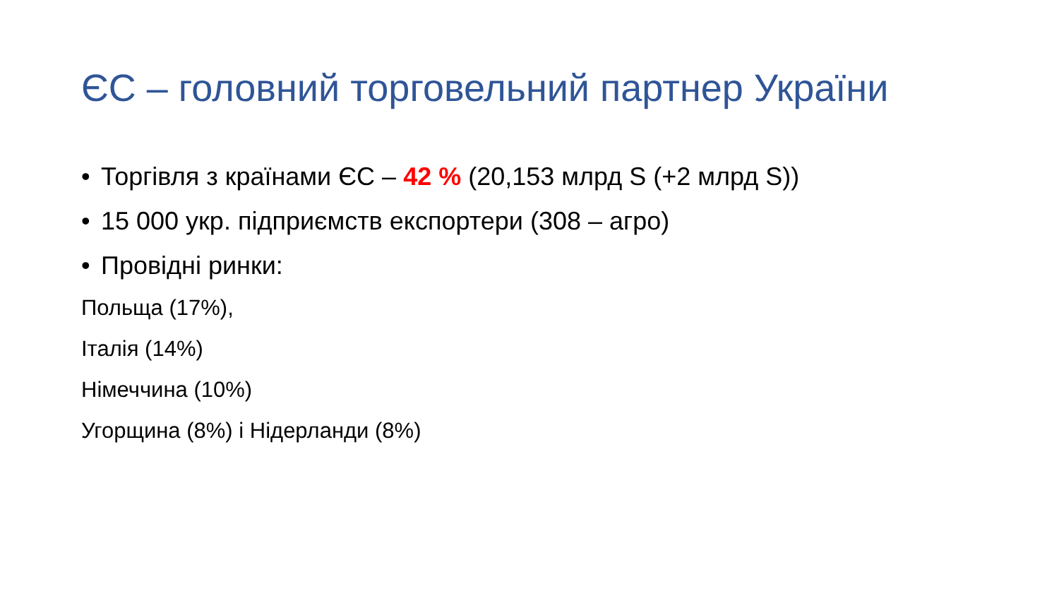ЄС – головний торговельний партнер України
• Торгівля з країнами ЄС – 42 % (20,153 млрд S (+2 млрд S))
• 15 000 укр. підприємств експортери (308 – агро)
• Провідні ринки:
Польща (17%),
Італія (14%)
Німеччина (10%)
Угорщина (8%) і Нідерланди (8%)